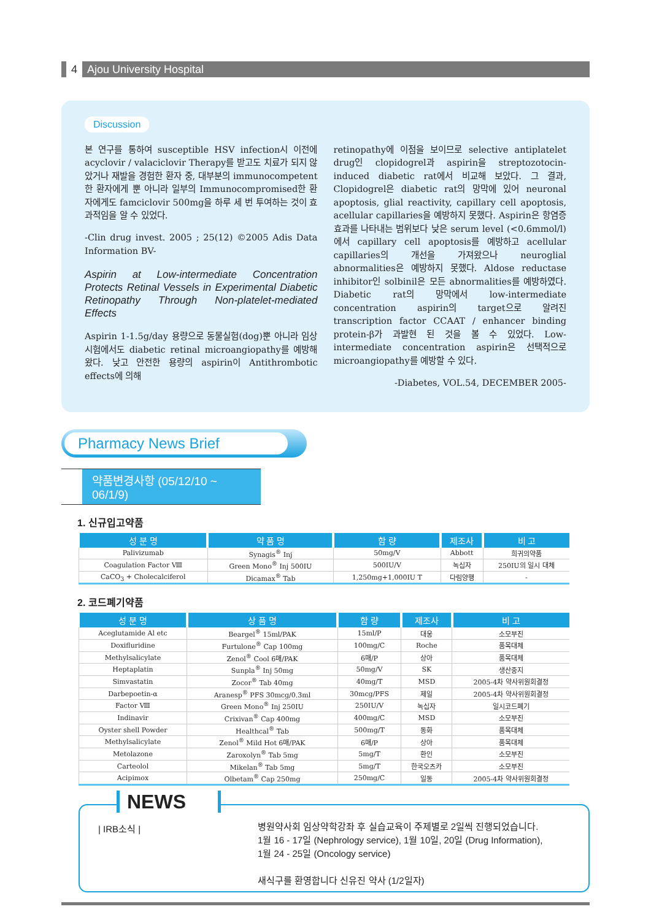4 Ajou University Hospital
Discussion
본 연구를 통하여 susceptible HSV infection시 이전에 acyclovir / valaciclovir Therapy를 받고도 치료가 되지 않았거나 재발을 경험한 환자 중, 대부분의 immunocompetent한 환자에게 뿐 아니라 일부의 Immunocompromised한 환자에게도 famciclovir 500mg을 하루 세 번 투여하는 것이 효과적임을 알 수 있었다.
-Clin drug invest. 2005 ; 25(12) ©2005 Adis Data Information BV-
Aspirin at Low-intermediate Concentration Protects Retinal Vessels in Experimental Diabetic Retinopathy Through Non-platelet-mediated Effects
Aspirin 1-1.5g/day 용량으로 동물실험(dog)뿐 아니라 임상시험에서도 diabetic retinal microangiopathy를 예방해왔다. 낮고 안전한 용량의 aspirin이 Antithrombotic effects에 의해
retinopathy에 이점을 보이므로 selective antiplatelet drug인 clopidogrel과 aspirin을 streptozotocin-induced diabetic rat에서 비교해 보았다. 그 결과, Clopidogrel은 diabetic rat의 망막에 있어 neuronal apoptosis, glial reactivity, capillary cell apoptosis, acellular capillaries을 예방하지 못했다. Aspirin은 항염증 효과를 나타내는 범위보다 낮은 serum level (<0.6mmol/l)에서 capillary cell apoptosis를 예방하고 acellular capillaries의 개선을 가져왔으나 neuroglial abnormalities은 예방하지 못했다. Aldose reductase inhibitor인 solbinil은 모든 abnormalities를 예방하였다. Diabetic rat의 망막에서 low-intermediate concentration aspirin의 target으로 알려진 transcription factor CCAAT / enhancer binding protein-β가 과발현 된 것을 볼 수 있었다. Low-intermediate concentration aspirin은 선택적으로 microangiopathy를 예방할 수 있다.
-Diabetes, VOL.54, DECEMBER 2005-
Pharmacy News Brief
약품변경사항 (05/12/10 ~ 06/1/9)
1. 신규입고약품
| 성 분 명 | 약 품 명 | 함 량 | 제조사 | 비 고 |
| --- | --- | --- | --- | --- |
| Palivizumab | Synagis<sup>®</sup> Inj | 50mg/V | Abbott | 희귀의약품 |
| Coagulation Factor Ⅷ | Green Mono<sup>®</sup> Inj 500IU | 500IU/V | 녹십자 | 250IU의 일시 대체 |
| CaCO<sub>3</sub> + Cholecalciferol | Dicamax<sup>®</sup> Tab | 1,250mg+1,000IU T | 다림양행 | - |
2. 코드폐기약품
| 성 분 명 | 상 품 명 | 함 량 | 제조사 | 비 고 |
| --- | --- | --- | --- | --- |
| Aceglutamide Al etc | Beargel<sup>®</sup> 15ml/PAK | 15ml/P | 대웅 | 소모부진 |
| Doxifluridine | Furtulone<sup>®</sup> Cap 100mg | 100mg/C | Roche | 품목대체 |
| Methylsalicylate | Zenol<sup>®</sup> Cool 6매/PAK | 6매/P | 상아 | 품목대체 |
| Heptaplatin | Sunpla<sup>®</sup> Inj 50mg | 50mg/V | SK | 생산중지 |
| Simvastatin | Zocor<sup>®</sup> Tab 40mg | 40mg/T | MSD | 2005-4차 약사위원회결정 |
| Darbepoetin-α | Aranesp<sup>®</sup> PFS 30mcg/0.3ml | 30mcg/PFS | 제일 | 2005-4차 약사위원회결정 |
| Factor Ⅷ | Green Mono<sup>®</sup> Inj 250IU | 250IU/V | 녹십자 | 일시코드폐기 |
| Indinavir | Crixivan<sup>®</sup> Cap 400mg | 400mg/C | MSD | 소모부진 |
| Oyster shell Powder | Healthcal<sup>®</sup> Tab | 500mg/T | 동화 | 품목대체 |
| Methylsalicylate | Zenol<sup>®</sup> Mild Hot 6매/PAK | 6매/P | 상아 | 품목대체 |
| Metolazone | Zaroxolyn<sup>®</sup> Tab 5mg | 5mg/T | 환인 | 소모부진 |
| Carteolol | Mikelan<sup>®</sup> Tab 5mg | 5mg/T | 한국오츠카 | 소모부진 |
| Acipimox | Olbetam<sup>®</sup> Cap 250mg | 250mg/C | 일동 | 2005-4차 약사위원회결정 |
NEWS
| IRB소식 |
병원약사회 임상약학강좌 후 실습교육이 주제별로 2일씩 진행되었습니다.
1월 16 - 17일 (Nephrology service), 1월 10일, 20일 (Drug Information),
1월 24 - 25일 (Oncology service)
새식구를 환영합니다 신유진 약사 (1/2일자)